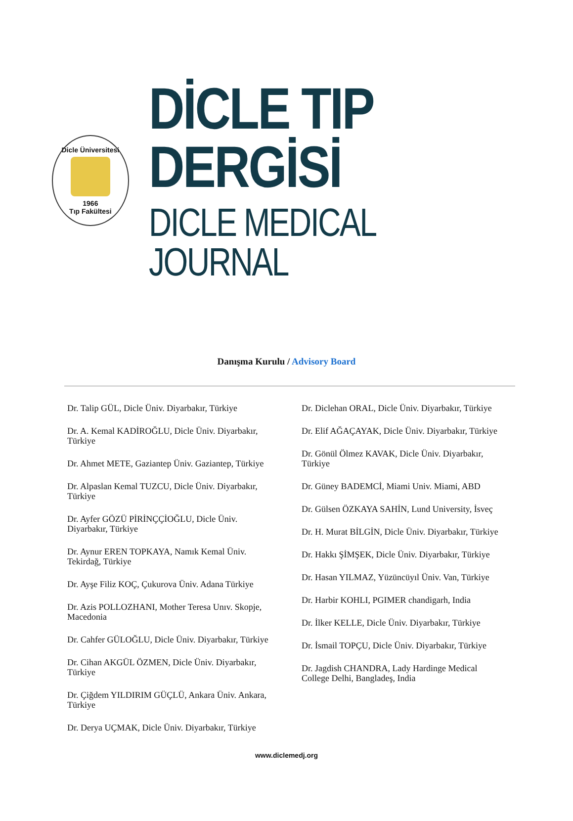Dicle Üniversitesi
1966
Tıp Fakültesi
DİCLE TIP DERGİSİ
DICLE MEDICAL JOURNAL
Danışma Kurulu / Advisory Board
Dr. Talip GÜL, Dicle Üniv. Diyarbakır, Türkiye
Dr. A. Kemal KADİROĞLU, Dicle Üniv. Diyarbakır, Türkiye
Dr. Ahmet METE, Gaziantep Üniv. Gaziantep, Türkiye
Dr. Alpaslan Kemal TUZCU, Dicle Üniv. Diyarbakır, Türkiye
Dr. Ayfer GÖZÜ PİRİNÇÇİOĞLU, Dicle Üniv. Diyarbakır, Türkiye
Dr. Aynur EREN TOPKAYA, Namık Kemal Üniv. Tekirdağ, Türkiye
Dr. Ayşe Filiz KOÇ, Çukurova Üniv. Adana Türkiye
Dr. Azis POLLOZHANI, Mother Teresa Unıv. Skopje, Macedonia
Dr. Cahfer GÜLOĞLU, Dicle Üniv. Diyarbakır, Türkiye
Dr. Cihan AKGÜL ÖZMEN, Dicle Üniv. Diyarbakır, Türkiye
Dr. Çiğdem YILDIRIM GÜÇLÜ, Ankara Üniv. Ankara, Türkiye
Dr. Derya UÇMAK, Dicle Üniv. Diyarbakır, Türkiye
Dr. Diclehan ORAL, Dicle Üniv. Diyarbakır, Türkiye
Dr. Elif AĞAÇAYAK, Dicle Üniv. Diyarbakır, Türkiye
Dr. Gönül Ölmez KAVAK, Dicle Üniv. Diyarbakır, Türkiye
Dr. Güney BADEMCİ, Miami Univ. Miami, ABD
Dr. Gülsen ÖZKAYA SAHİN, Lund University, İsveç
Dr. H. Murat BİLGİN, Dicle Üniv. Diyarbakır, Türkiye
Dr. Hakkı ŞİMŞEK, Dicle Üniv. Diyarbakır, Türkiye
Dr. Hasan YILMAZ, Yüzüncüyıl Üniv. Van, Türkiye
Dr. Harbir KOHLI, PGIMER chandigarh, India
Dr. İlker KELLE, Dicle Üniv. Diyarbakır, Türkiye
Dr. İsmail TOPÇU, Dicle Üniv. Diyarbakır, Türkiye
Dr. Jagdish CHANDRA, Lady Hardinge Medical College Delhi, Bangladeş, India
www.diclemedj.org